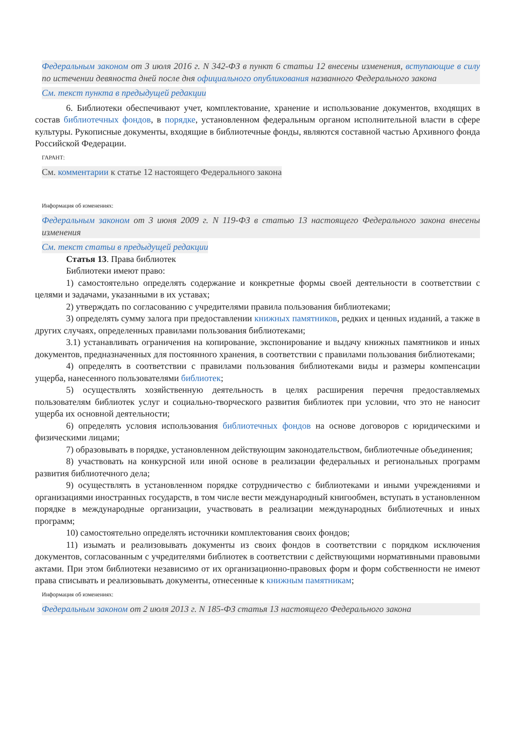Федеральным законом от 3 июля 2016 г. N 342-ФЗ в пункт 6 статьи 12 внесены изменения, вступающие в силу по истечении девяноста дней после дня официального опубликования названного Федерального закона
См. текст пункта в предыдущей редакции
6. Библиотеки обеспечивают учет, комплектование, хранение и использование документов, входящих в состав библиотечных фондов, в порядке, установленном федеральным органом исполнительной власти в сфере культуры. Рукописные документы, входящие в библиотечные фонды, являются составной частью Архивного фонда Российской Федерации.
ГАРАНТ:
См. комментарии к статье 12 настоящего Федерального закона
Информация об изменениях:
Федеральным законом от 3 июня 2009 г. N 119-ФЗ в статью 13 настоящего Федерального закона внесены изменения
См. текст статьи в предыдущей редакции
Статья 13. Права библиотек
Библиотеки имеют право:
1) самостоятельно определять содержание и конкретные формы своей деятельности в соответствии с целями и задачами, указанными в их уставах;
2) утверждать по согласованию с учредителями правила пользования библиотеками;
3) определять сумму залога при предоставлении книжных памятников, редких и ценных изданий, а также в других случаях, определенных правилами пользования библиотеками;
3.1) устанавливать ограничения на копирование, экспонирование и выдачу книжных памятников и иных документов, предназначенных для постоянного хранения, в соответствии с правилами пользования библиотеками;
4) определять в соответствии с правилами пользования библиотеками виды и размеры компенсации ущерба, нанесенного пользователями библиотек;
5) осуществлять хозяйственную деятельность в целях расширения перечня предоставляемых пользователям библиотек услуг и социально-творческого развития библиотек при условии, что это не наносит ущерба их основной деятельности;
6) определять условия использования библиотечных фондов на основе договоров с юридическими и физическими лицами;
7) образовывать в порядке, установленном действующим законодательством, библиотечные объединения;
8) участвовать на конкурсной или иной основе в реализации федеральных и региональных программ развития библиотечного дела;
9) осуществлять в установленном порядке сотрудничество с библиотеками и иными учреждениями и организациями иностранных государств, в том числе вести международный книгообмен, вступать в установленном порядке в международные организации, участвовать в реализации международных библиотечных и иных программ;
10) самостоятельно определять источники комплектования своих фондов;
11) изымать и реализовывать документы из своих фондов в соответствии с порядком исключения документов, согласованным с учредителями библиотек в соответствии с действующими нормативными правовыми актами. При этом библиотеки независимо от их организационно-правовых форм и форм собственности не имеют права списывать и реализовывать документы, отнесенные к книжным памятникам;
Информация об изменениях:
Федеральным законом от 2 июля 2013 г. N 185-ФЗ статья 13 настоящего Федерального закона